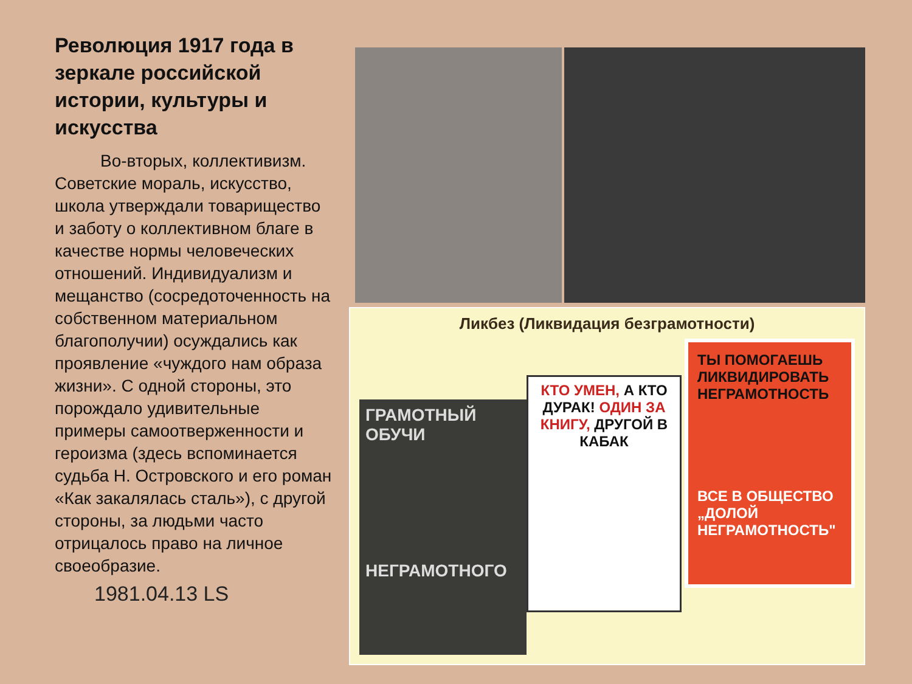Революция 1917 года в зеркале российской истории, культуры и искусства
Во-вторых, коллективизм. Советские мораль, искусство, школа утверждали товарищество и заботу о коллективном благе в качестве нормы человеческих отношений. Индивидуализм и мещанство (сосредоточенность на собственном материальном благополучии) осуждались как проявление «чуждого нам образа жизни». С одной стороны, это порождало удивительные примеры самоотверженности и героизма (здесь вспоминается судьба Н. Островского и его роман «Как закалялась сталь»), с другой стороны, за людьми часто отрицалось право на личное своеобразие.
1981.04.13 LS
Ликбез (Ликвидация безграмотности)
ГРАМОТНЫЙ ОБУЧИ
НЕГРАМОТНОГО
КТО УМЕН, А КТО ДУРАК! ОДИН ЗА КНИГУ, ДРУГОЙ В КАБАК
ТЫ ПОМОГАЕШЬ ЛИКВИДИРОВАТЬ НЕГРАМОТНОСТЬ
ВСЕ В ОБЩЕСТВО „ДОЛОЙ НЕГРАМОТНОСТЬ"